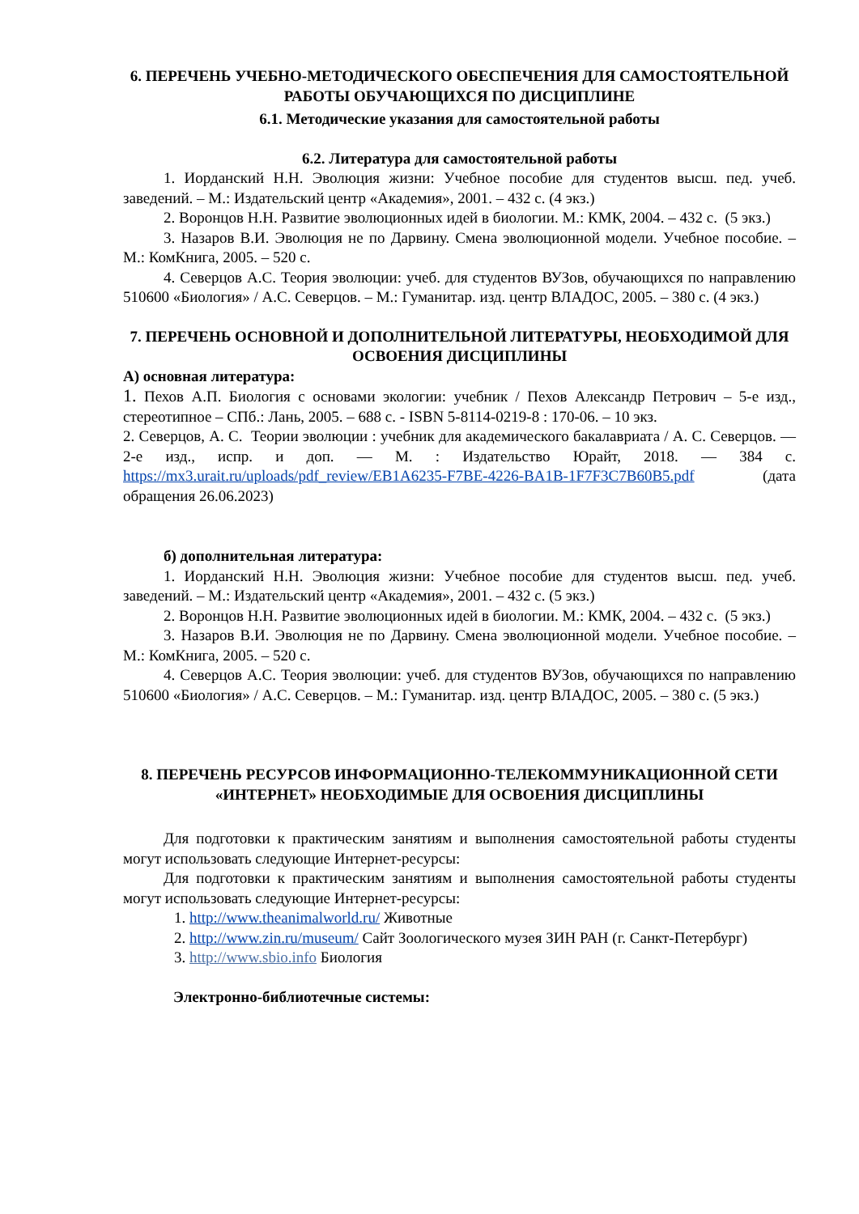6. ПЕРЕЧЕНЬ УЧЕБНО-МЕТОДИЧЕСКОГО ОБЕСПЕЧЕНИЯ ДЛЯ САМОСТОЯТЕЛЬНОЙ РАБОТЫ ОБУЧАЮЩИХСЯ ПО ДИСЦИПЛИНЕ
6.1. Методические указания для самостоятельной работы
6.2. Литература для самостоятельной работы
1. Иорданский Н.Н. Эволюция жизни: Учебное пособие для студентов высш. пед. учеб. заведений. – М.: Издательский центр «Академия», 2001. – 432 с. (4 экз.)
2. Воронцов Н.Н. Развитие эволюционных идей в биологии. М.: КМК, 2004. – 432 с. (5 экз.)
3. Назаров В.И. Эволюция не по Дарвину. Смена эволюционной модели. Учебное пособие. – М.: КомКнига, 2005. – 520 с.
4. Северцов А.С. Теория эволюции: учеб. для студентов ВУЗов, обучающихся по направлению 510600 «Биология» / А.С. Северцов. – М.: Гуманитар. изд. центр ВЛАДОС, 2005. – 380 с. (4 экз.)
7. ПЕРЕЧЕНЬ ОСНОВНОЙ И ДОПОЛНИТЕЛЬНОЙ ЛИТЕРАТУРЫ, НЕОБХОДИМОЙ ДЛЯ ОСВОЕНИЯ ДИСЦИПЛИНЫ
А) основная литература:
1. Пехов А.П. Биология с основами экологии: учебник / Пехов Александр Петрович – 5-е изд., стереотипное – СПб.: Лань, 2005. – 688 с. - ISBN 5-8114-0219-8 : 170-06. – 10 экз.
2. Северцов, А. С. Теории эволюции : учебник для академического бакалавриата / А. С. Северцов. — 2-е изд., испр. и доп. — М. : Издательство Юрайт, 2018. — 384 с. https://mx3.urait.ru/uploads/pdf_review/EB1A6235-F7BE-4226-BA1B-1F7F3C7B60B5.pdf (дата обращения 26.06.2023)
б) дополнительная литература:
1. Иорданский Н.Н. Эволюция жизни: Учебное пособие для студентов высш. пед. учеб. заведений. – М.: Издательский центр «Академия», 2001. – 432 с. (5 экз.)
2. Воронцов Н.Н. Развитие эволюционных идей в биологии. М.: КМК, 2004. – 432 с. (5 экз.)
3. Назаров В.И. Эволюция не по Дарвину. Смена эволюционной модели. Учебное пособие. – М.: КомКнига, 2005. – 520 с.
4. Северцов А.С. Теория эволюции: учеб. для студентов ВУЗов, обучающихся по направлению 510600 «Биология» / А.С. Северцов. – М.: Гуманитар. изд. центр ВЛАДОС, 2005. – 380 с. (5 экз.)
8. ПЕРЕЧЕНЬ РЕСУРСОВ ИНФОРМАЦИОННО-ТЕЛЕКОММУНИКАЦИОННОЙ СЕТИ «ИНТЕРНЕТ» НЕОБХОДИМЫЕ ДЛЯ ОСВОЕНИЯ ДИСЦИПЛИНЫ
Для подготовки к практическим занятиям и выполнения самостоятельной работы студенты могут использовать следующие Интернет-ресурсы:
Для подготовки к практическим занятиям и выполнения самостоятельной работы студенты могут использовать следующие Интернет-ресурсы:
1. http://www.theanimalworld.ru/ Животные
2. http://www.zin.ru/museum/ Сайт Зоологического музея ЗИН РАН (г. Санкт-Петербург)
3. http://www.sbio.info Биология
Электронно-библиотечные системы: